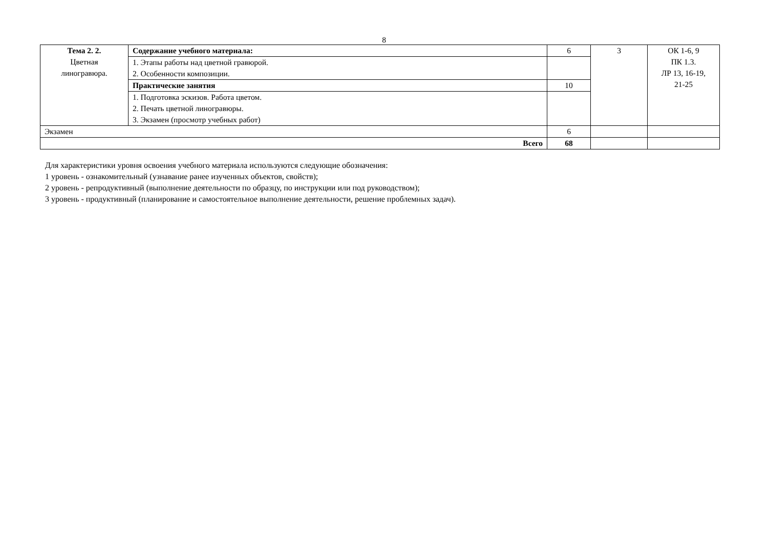8
| Тема 2. 2. Цветная линогравюра. | Содержание учебного материала: | 6 | 3 | ОК 1-6, 9 ПК 1.3. ЛР 13, 16-19, 21-25 |
| | 1. Этапы работы над цветной гравюрой. 2. Особенности композиции. | | | |
| | Практические занятия | 10 | | |
| | 1. Подготовка эскизов. Работа цветом. 2. Печать цветной линогравюры. 3. Экзамен (просмотр учебных работ) | | | |
| Экзамен | | 6 | | |
| Всего | | 68 | | |
Для характеристики уровня освоения учебного материала используются следующие обозначения:
1 уровень - ознакомительный (узнавание ранее изученных объектов, свойств);
2 уровень - репродуктивный (выполнение деятельности по образцу, по инструкции или под руководством);
3 уровень - продуктивный (планирование и самостоятельное выполнение деятельности, решение проблемных задач).